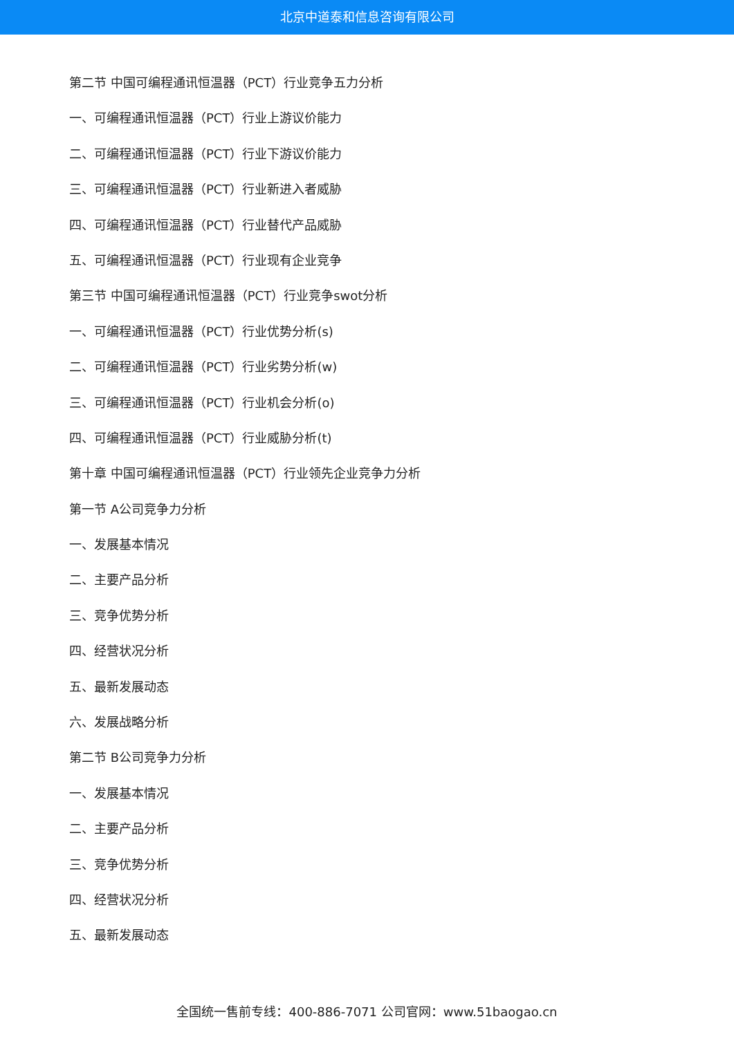北京中道泰和信息咨询有限公司
第二节 中国可编程通讯恒温器（PCT）行业竞争五力分析
一、可编程通讯恒温器（PCT）行业上游议价能力
二、可编程通讯恒温器（PCT）行业下游议价能力
三、可编程通讯恒温器（PCT）行业新进入者威胁
四、可编程通讯恒温器（PCT）行业替代产品威胁
五、可编程通讯恒温器（PCT）行业现有企业竞争
第三节 中国可编程通讯恒温器（PCT）行业竞争swot分析
一、可编程通讯恒温器（PCT）行业优势分析(s)
二、可编程通讯恒温器（PCT）行业劣势分析(w)
三、可编程通讯恒温器（PCT）行业机会分析(o)
四、可编程通讯恒温器（PCT）行业威胁分析(t)
第十章 中国可编程通讯恒温器（PCT）行业领先企业竞争力分析
第一节 A公司竞争力分析
一、发展基本情况
二、主要产品分析
三、竞争优势分析
四、经营状况分析
五、最新发展动态
六、发展战略分析
第二节 B公司竞争力分析
一、发展基本情况
二、主要产品分析
三、竞争优势分析
四、经营状况分析
五、最新发展动态
全国统一售前专线：400-886-7071 公司官网：www.51baogao.cn